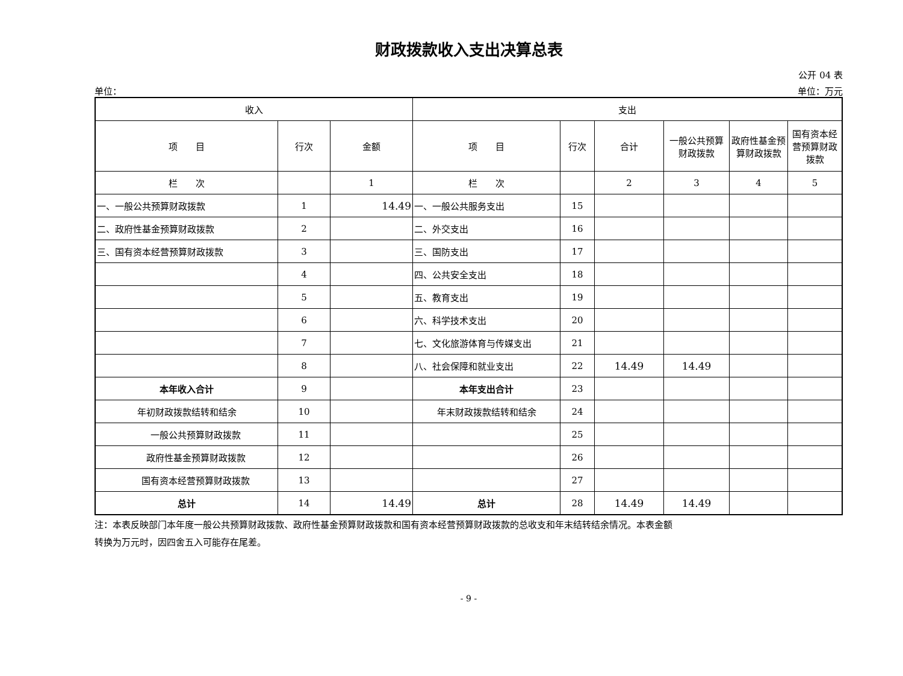财政拨款收入支出决算总表
公开 04 表
单位： 单位：万元
| 收入 | | | 支出 | | | | | |
| --- | --- | --- | --- | --- | --- | --- | --- | --- |
| 项 目 | 行次 | 金额 | 项 目 | 行次 | 合计 | 一般公共预算财政拨款 | 政府性基金预算财政拨款 | 国有资本经营预算财政拨款 |
| 栏 次 | | 1 | 栏 次 | | 2 | 3 | 4 | 5 |
| 一、一般公共预算财政拨款 | 1 | 14.49 | 一、一般公共服务支出 | 15 | | | | |
| 二、政府性基金预算财政拨款 | 2 | | 二、外交支出 | 16 | | | | |
| 三、国有资本经营预算财政拨款 | 3 | | 三、国防支出 | 17 | | | | |
| | 4 | | 四、公共安全支出 | 18 | | | | |
| | 5 | | 五、教育支出 | 19 | | | | |
| | 6 | | 六、科学技术支出 | 20 | | | | |
| | 7 | | 七、文化旅游体育与传媒支出 | 21 | | | | |
| | 8 | | 八、社会保障和就业支出 | 22 | 14.49 | 14.49 | | |
| 本年收入合计 | 9 | | 本年支出合计 | 23 | | | | |
| 年初财政拨款结转和结余 | 10 | | 年末财政拨款结转和结余 | 24 | | | | |
| 一般公共预算财政拨款 | 11 | | | 25 | | | | |
| 政府性基金预算财政拨款 | 12 | | | 26 | | | | |
| 国有资本经营预算财政拨款 | 13 | | | 27 | | | | |
| 总计 | 14 | 14.49 | 总计 | 28 | 14.49 | 14.49 | | |
注：本表反映部门本年度一般公共预算财政拨款、政府性基金预算财政拨款和国有资本经营预算财政拨款的总收支和年末结转结余情况。本表金额
转换为万元时，因四舍五入可能存在尾差。
- 9 -